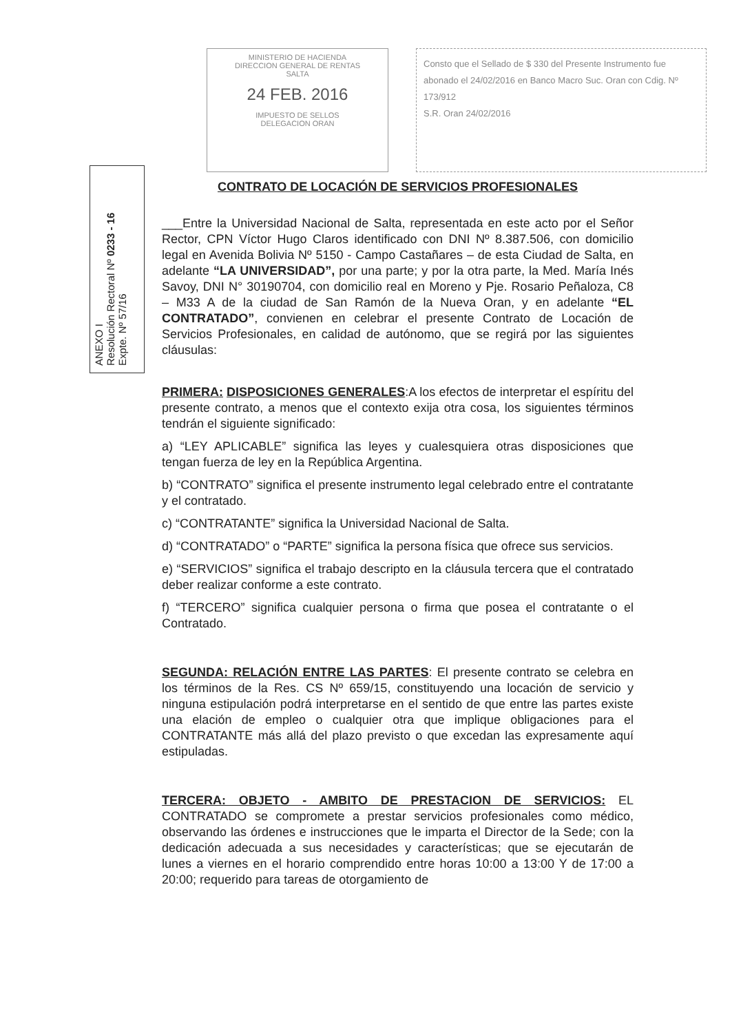MINISTERIO DE HACIENDA
DIRECCION GENERAL DE RENTAS
SALTA
24 FEB. 2016
IMPUESTO DE SELLOS
DELEGACION ORAN
Consto que el Sellado de $ 330 del Presente Instrumento fue abonado el 24/02/2016 en Banco Macro Suc. Oran con Cdig. Nº 173/912
S.R. Oran 24/02/2016
ANEXO I
Resolución Rectoral Nº 0233 - 16
Expte. Nº 57/16
CONTRATO DE LOCACIÓN DE SERVICIOS PROFESIONALES
___Entre la Universidad Nacional de Salta, representada en este acto por el Señor Rector, CPN Víctor Hugo Claros identificado con DNI Nº 8.387.506, con domicilio legal en Avenida Bolivia Nº 5150 - Campo Castañares – de esta Ciudad de Salta, en adelante “LA UNIVERSIDAD”, por una parte; y por la otra parte, la Med. María Inés Savoy, DNI N° 30190704, con domicilio real en Moreno y Pje. Rosario Peñaloza, C8 – M33 A de la ciudad de San Ramón de la Nueva Oran, y en adelante “EL CONTRATADO”, convienen en celebrar el presente Contrato de Locación de Servicios Profesionales, en calidad de autónomo, que se regirá por las siguientes cláusulas:
PRIMERA: DISPOSICIONES GENERALES:A los efectos de interpretar el espíritu del presente contrato, a menos que el contexto exija otra cosa, los siguientes términos tendrán el siguiente significado:
a) “LEY APLICABLE” significa las leyes y cualesquiera otras disposiciones que tengan fuerza de ley en la República Argentina.
b) “CONTRATO” significa el presente instrumento legal celebrado entre el contratante y el contratado.
c) “CONTRATANTE” significa la Universidad Nacional de Salta.
d) “CONTRATADO” o “PARTE” significa la persona física que ofrece sus servicios.
e) “SERVICIOS” significa el trabajo descripto en la cláusula tercera que el contratado deber realizar conforme a este contrato.
f) “TERCERO” significa cualquier persona o firma que posea el contratante o el Contratado.
SEGUNDA: RELACIÓN ENTRE LAS PARTES: El presente contrato se celebra en los términos de la Res. CS Nº 659/15, constituyendo una locación de servicio y ninguna estipulación podrá interpretarse en el sentido de que entre las partes existe una elación de empleo o cualquier otra que implique obligaciones para el CONTRATANTE más allá del plazo previsto o que excedan las expresamente aquí estipuladas.
TERCERA: OBJETO - AMBITO DE PRESTACION DE SERVICIOS: EL CONTRATADO se compromete a prestar servicios profesionales como médico, observando las órdenes e instrucciones que le imparta el Director de la Sede; con la dedicación adecuada a sus necesidades y características; que se ejecutarán de lunes a viernes en el horario comprendido entre horas 10:00 a 13:00 Y de 17:00 a 20:00; requerido para tareas de otorgamiento de